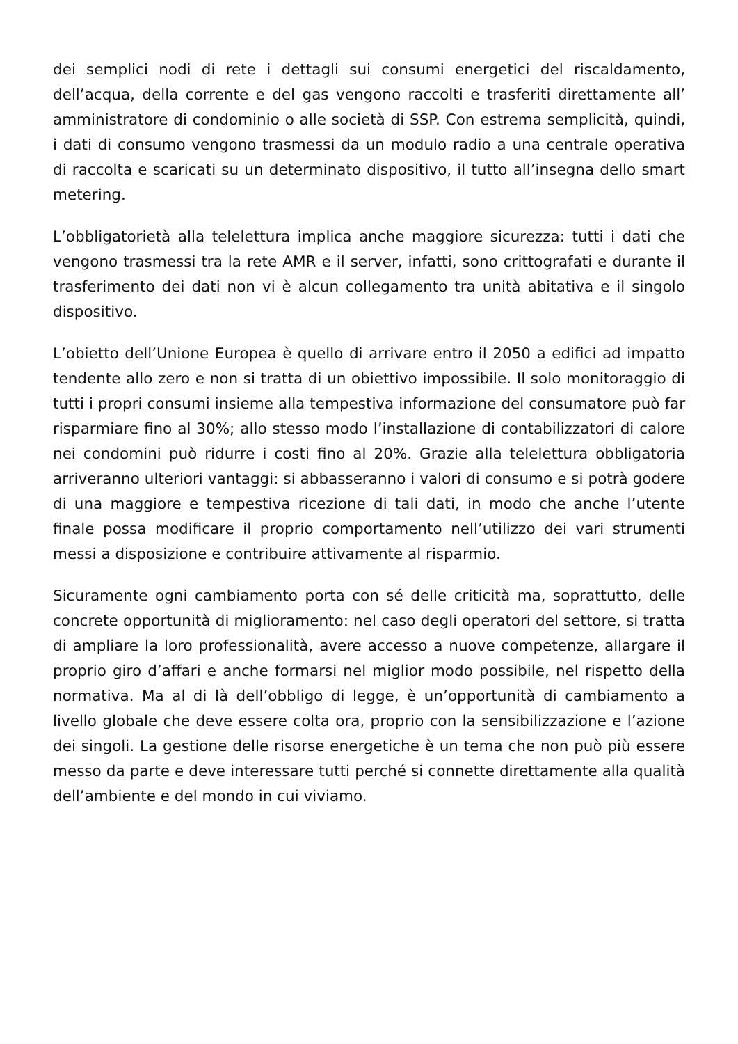dei semplici nodi di rete i dettagli sui consumi energetici del riscaldamento, dell’acqua, della corrente e del gas vengono raccolti e trasferiti direttamente all’ amministratore di condominio o alle società di SSP. Con estrema semplicità, quindi, i dati di consumo vengono trasmessi da un modulo radio a una centrale operativa di raccolta e scaricati su un determinato dispositivo, il tutto all’insegna dello smart metering.
L’obbligatorietà alla telelettura implica anche maggiore sicurezza: tutti i dati che vengono trasmessi tra la rete AMR e il server, infatti, sono crittografati e durante il trasferimento dei dati non vi è alcun collegamento tra unità abitativa e il singolo dispositivo.
L’obietto dell’Unione Europea è quello di arrivare entro il 2050 a edifici ad impatto tendente allo zero e non si tratta di un obiettivo impossibile. Il solo monitoraggio di tutti i propri consumi insieme alla tempestiva informazione del consumatore può far risparmiare fino al 30%; allo stesso modo l’installazione di contabilizzatori di calore nei condomini può ridurre i costi fino al 20%. Grazie alla telelettura obbligatoria arriveranno ulteriori vantaggi: si abbasseranno i valori di consumo e si potrà godere di una maggiore e tempestiva ricezione di tali dati, in modo che anche l’utente finale possa modificare il proprio comportamento nell’utilizzo dei vari strumenti messi a disposizione e contribuire attivamente al risparmio.
Sicuramente ogni cambiamento porta con sé delle criticità ma, soprattutto, delle concrete opportunità di miglioramento: nel caso degli operatori del settore, si tratta di ampliare la loro professionalità, avere accesso a nuove competenze, allargare il proprio giro d’affari e anche formarsi nel miglior modo possibile, nel rispetto della normativa. Ma al di là dell’obbligo di legge, è un’opportunità di cambiamento a livello globale che deve essere colta ora, proprio con la sensibilizzazione e l’azione dei singoli. La gestione delle risorse energetiche è un tema che non può più essere messo da parte e deve interessare tutti perché si connette direttamente alla qualità dell’ambiente e del mondo in cui viviamo.